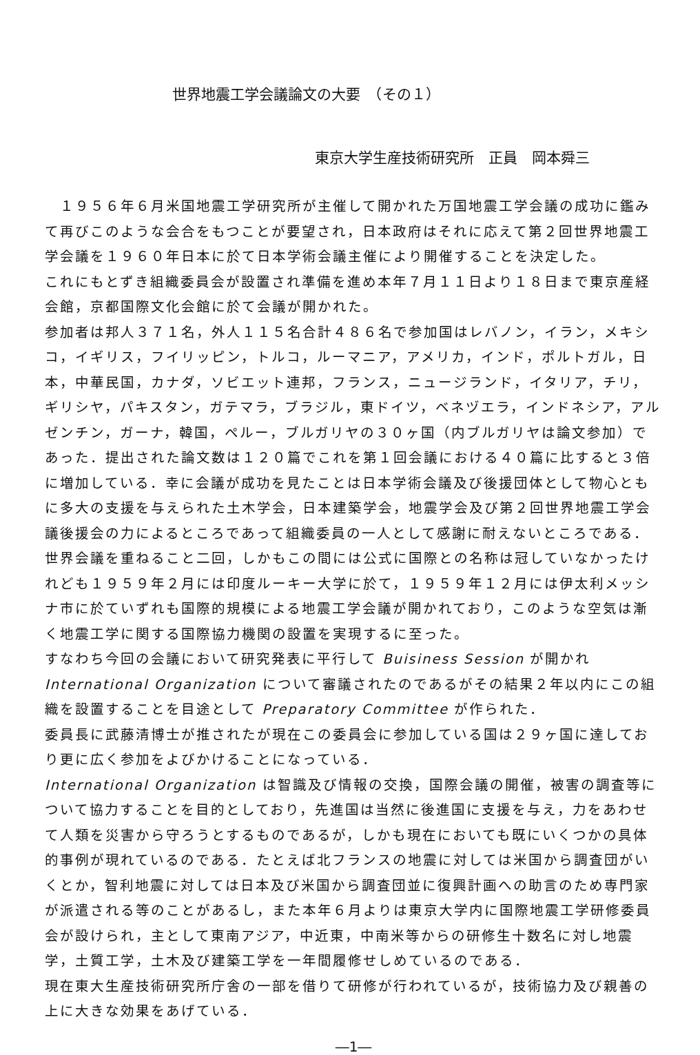世界地震工学会議論文の大要　（その１）
東京大学生産技術研究所　正員　岡本舜三
　１９５６年６月米国地震工学研究所が主催して開かれた万国地震工学会議の成功に鑑みて再びこのような会合をもつことが要望され，日本政府はそれに応えて第２回世界地震工学会議を１９６０年日本に於て日本学術会議主催により開催することを決定した。
これにもとずき組織委員会が設置され準備を進め本年７月１１日より１８日まで東京産経会館，京都国際文化会館に於て会議が開かれた。
参加者は邦人３７１名，外人１１５名合計４８６名で参加国はレバノン，イラン，メキシコ，イギリス，フイリッピン，トルコ，ルーマニア，アメリカ，インド，ポルトガル，日本，中華民国，カナダ，ソビエット連邦，フランス，ニュージランド，イタリア，チリ，ギリシヤ，パキスタン，ガテマラ，ブラジル，東ドイツ，ベネヅエラ，インドネシア，アルゼンチン，ガーナ，韓国，ペルー，ブルガリヤの３０ヶ国（内ブルガリヤは論文参加）であった．提出された論文数は１２０篇でこれを第１回会議における４０篇に比すると３倍に増加している．幸に会議が成功を見たことは日本学術会議及び後援団体として物心ともに多大の支援を与えられた土木学会，日本建築学会，地震学会及び第２回世界地震工学会議後援会の力によるところであって組織委員の一人として感謝に耐えないところである．世界会議を重ねること二回，しかもこの間には公式に国際との名称は冠していなかったけれども１９５９年２月には印度ルーキー大学に於て，１９５９年１２月には伊太利メッシナ市に於ていずれも国際的規模による地震工学会議が開かれており，このような空気は漸く地震工学に関する国際協力機関の設置を実現するに至った。
すなわち今回の会議において研究発表に平行して Buisiness Session が開かれ International Organization について審議されたのであるがその結果２年以内にこの組織を設置することを目途として Preparatory Committee が作られた．
委員長に武藤清博士が推されたが現在この委員会に参加している国は２９ヶ国に達しており更に広く参加をよびかけることになっている．
International Organization は智識及び情報の交換，国際会議の開催，被害の調査等について協力することを目的としており，先進国は当然に後進国に支援を与え，力をあわせて人類を災害から守ろうとするものであるが，しかも現在においても既にいくつかの具体的事例が現れているのである．たとえば北フランスの地震に対しては米国から調査団がいくとか，智利地震に対しては日本及び米国から調査団並に復興計画への助言のため専門家が派遣される等のことがあるし，また本年６月よりは東京大学内に国際地震工学研修委員会が設けられ，主として東南アジア，中近東，中南米等からの研修生十数名に対し地震学，土質工学，土木及び建築工学を一年間履修せしめているのである．
現在東大生産技術研究所庁舎の一部を借りて研修が行われているが，技術協力及び親善の上に大きな効果をあげている．
―1―